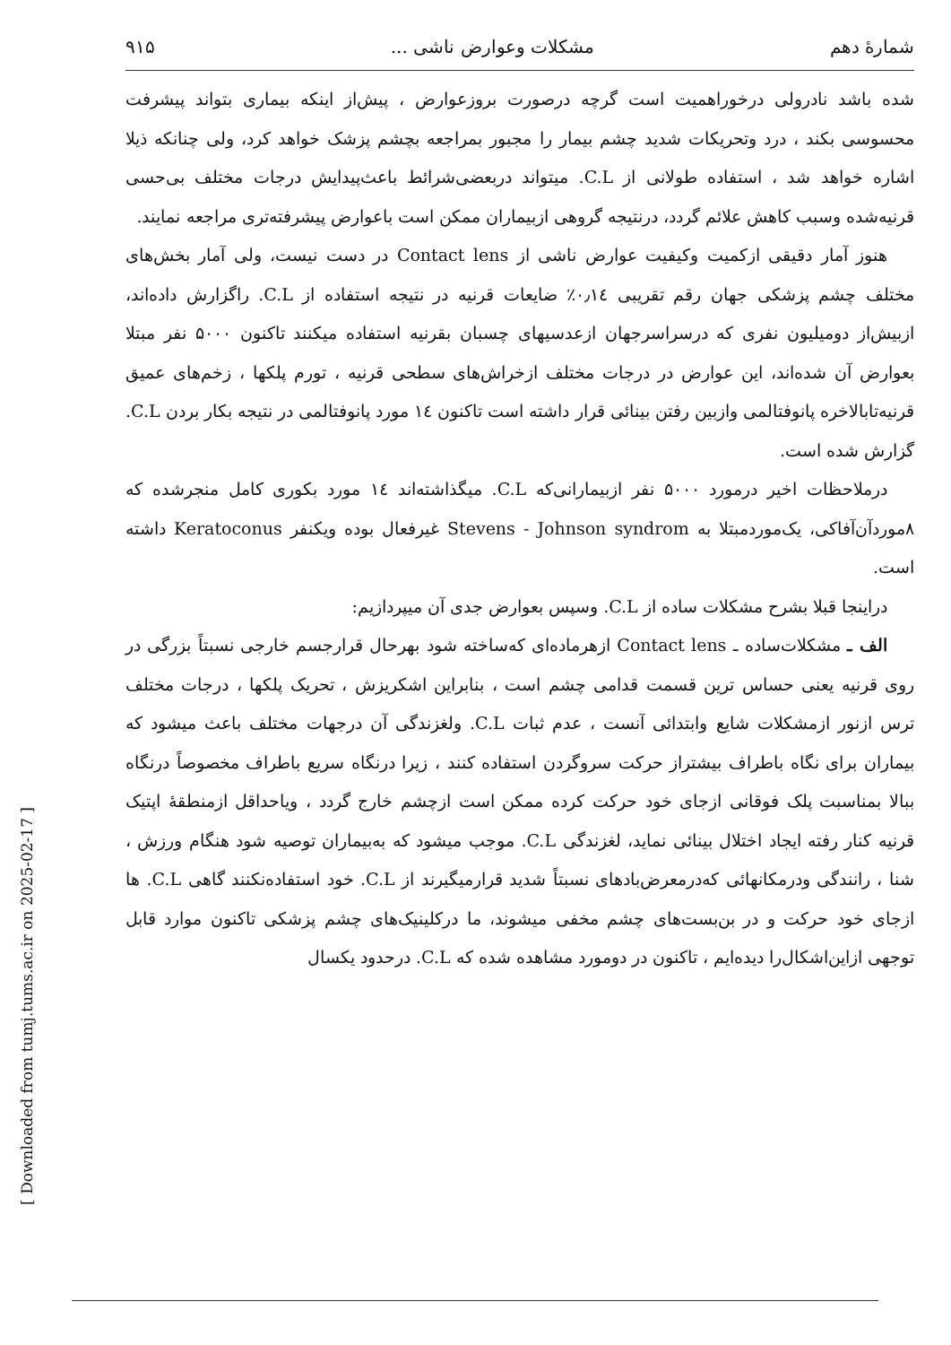[ Downloaded from tumj.tums.ac.ir on 2025-02-17 ]
شمارهٔ دهم مشکلات وعوارض ناشی ... ۹۱۵
شده باشد نادرولی درخوراهمیت است گرچه درصورت بروزعوارض ، پیش‌از اینکه بیماری بتواند پیشرفت محسوسی بکند ، درد وتحریکات شدید چشم بیمار را مجبور بمراجعه بچشم پزشک خواهد کرد، ولی چنانکه ذیلا اشاره خواهد شد ، استفاده طولانی از C.L. میتواند دربعضی‌شرائط باعث‌پیدایش درجات مختلف بی‌حسی قرنیه‌شده وسبب کاهش علائم گردد، درنتیجه گروهی ازبیماران ممکن است باعوارض پیشرفته‌تری مراجعه نمایند.
هنوز آمار دقیقی ازکمیت وکیفیت عوارض ناشی از Contact lens در دست نیست، ولی آمار بخش‌های مختلف چشم پزشکی جهان رقم تقریبی ۰٫۱٤٪ ضایعات قرنیه در نتیجه استفاده از C.L. راگزارش داده‌اند، ازبیش‌از دومیلیون نفری که درسراسرجهان ازعدسیهای چسبان بقرنیه استفاده میکنند تاکنون ۵۰۰۰ نفر مبتلا بعوارض آن شده‌اند، این عوارض در درجات مختلف ازخراش‌های سطحی قرنیه ، تورم پلکها ، زخم‌های عمیق قرنیه‌تابالاخره پانوفتالمی وازبین رفتن بینائی قرار داشته است تاکنون ۱٤ مورد پانوفتالمی در نتیجه بکار بردن C.L. گزارش شده است.
درملاحظات اخیر درمورد ۵۰۰۰ نفر ازبیمارانی‌که C.L. میگذاشته‌اند ۱٤ مورد بکوری کامل منجرشده که ۸موردآن‌آفاکی، یک‌موردمبتلا به Stevens - Johnson syndrom غیرفعال بوده ویکنفر Keratoconus داشته است.
دراینجا قبلا بشرح مشکلات ساده از C.L. وسپس بعوارض جدی آن میپردازیم:
الف ـ مشکلات‌ساده ـ Contact lens ازهرماده‌ای که‌ساخته شود بهرحال قرارجسم خارجی نسبتاً بزرگی در روی قرنیه یعنی حساس ترین قسمت قدامی چشم است ، بنابراین اشکریزش ، تحریک پلکها ، درجات مختلف ترس ازنور ازمشکلات شایع وابتدائی آنست ، عدم ثبات C.L. ولغزندگی آن درجهات مختلف باعث میشود که بیماران برای نگاه باطراف بیشتراز حرکت سروگردن استفاده کنند ، زیرا درنگاه سریع باطراف مخصوصاً درنگاه ببالا بمناسبت پلک فوقانی ازجای خود حرکت کرده ممکن است ازچشم خارج گردد ، ویاحداقل ازمنطقهٔ اپتیک قرنیه کنار رفته ایجاد اختلال بینائی نماید، لغزندگی C.L. موجب میشود که به‌بیماران توصیه شود هنگام ورزش ، شنا ، رانندگی ودرمکانهائی که‌درمعرض‌بادهای نسبتاً شدید قرارمیگیرند از C.L. خود استفاده‌نکنند گاهی C.L. ها ازجای خود حرکت و در بن‌بست‌های چشم مخفی میشوند، ما درکلینیک‌های چشم پزشکی تاکنون موارد قابل توجهی ازاین‌اشکال‌را دیده‌ایم ، تاکنون در دومورد مشاهده شده که C.L. درحدود یکسال